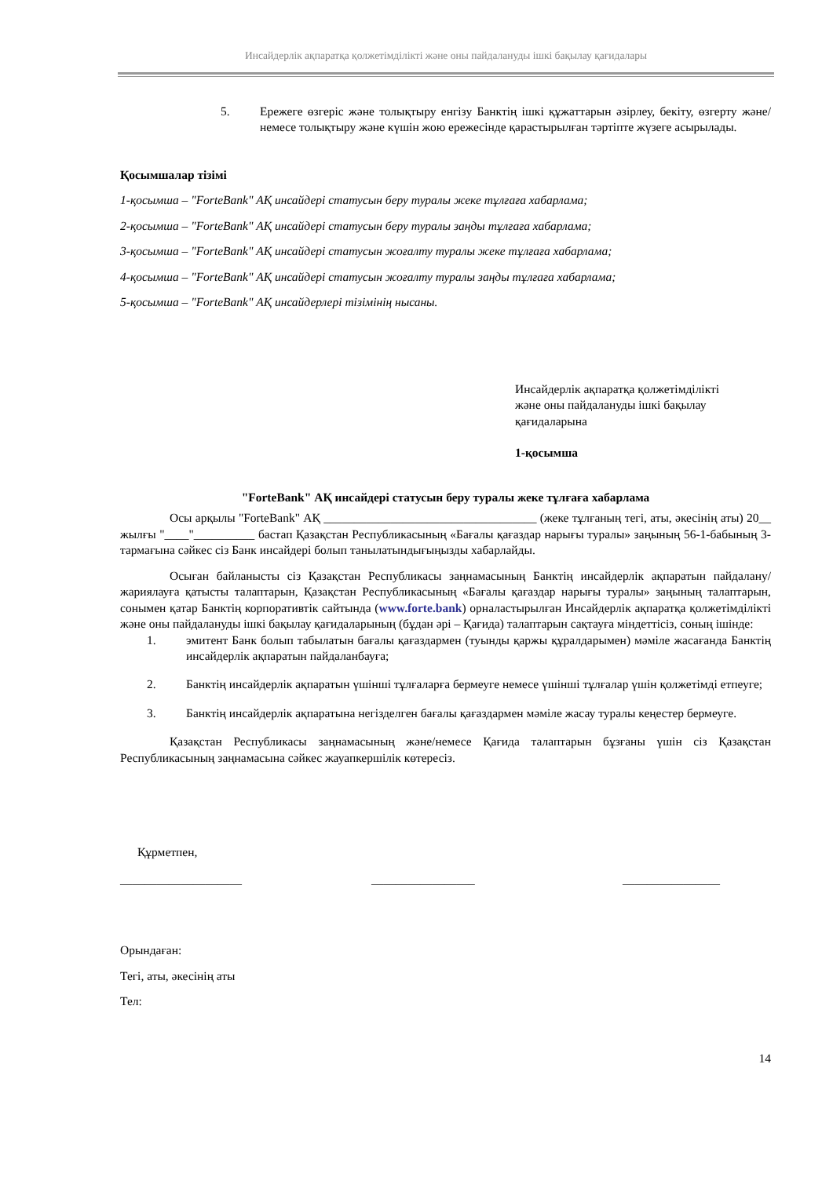Инсайдерлік ақпаратқа қолжетімділікті және оны пайдалануды ішкі бақылау қағидалары
5. Ережеге өзгеріс және толықтыру енгізу Банктің ішкі құжаттарын әзірлеу, бекіту, өзгерту және/немесе толықтыру және күшін жою ережесінде қарастырылған тәртіпте жүзеге асырылады.
Қосымшалар тізімі
1-қосымша – "ForteBank" АҚ инсайдері статусын беру туралы жеке тұлғаға хабарлама;
2-қосымша – "ForteBank" АҚ инсайдері статусын беру туралы заңды тұлғаға хабарлама;
3-қосымша – "ForteBank" АҚ инсайдері статусын жоғалту туралы жеке тұлғаға хабарлама;
4-қосымша – "ForteBank" АҚ инсайдері статусын жоғалту туралы заңды тұлғаға хабарлама;
5-қосымша – "ForteBank" АҚ инсайдерлері тізімінің нысаны.
Инсайдерлік ақпаратқа қолжетімділікті
және оны пайдалануды ішкі бақылау
қағидаларына
1-қосымша
"ForteBank" АҚ инсайдері статусын беру туралы жеке тұлғаға хабарлама
Осы арқылы "ForteBank" АҚ ___________________________________ (жеке тұлғаның тегі, аты, әкесінің аты) 20__ жылғы "____"__________ бастап Қазақстан Республикасының «Бағалы қағаздар нарығы туралы» заңының 56-1-бабының 3-тармағына сәйкес сіз Банк инсайдері болып танылатындығыңызды хабарлайды.
Осыған байланысты сіз Қазақстан Республикасы заңнамасының Банктің инсайдерлік ақпаратын пайдалану/жариялауға қатысты талаптарын, Қазақстан Республикасының «Бағалы қағаздар нарығы туралы» заңының талаптарын, сонымен қатар Банктің корпоративтік сайтында (www.forte.bank) орналастырылған Инсайдерлік ақпаратқа қолжетімділікті және оны пайдалануды ішкі бақылау қағидаларының (бұдан әрі – Қағида) талаптарын сақтауға міндеттісіз, соның ішінде:
1. эмитент Банк болып табылатын бағалы қағаздармен (туынды қаржы құралдарымен) мәміле жасағанда Банктің инсайдерлік ақпаратын пайдаланбауға;
2. Банктің инсайдерлік ақпаратын үшінші тұлғаларға бермеуге немесе үшінші тұлғалар үшін қолжетімді етпеуге;
3. Банктің инсайдерлік ақпаратына негізделген бағалы қағаздармен мәміле жасау туралы кеңестер бермеуге.
Қазақстан Республикасы заңнамасының және/немесе Қағида талаптарын бұзғаны үшін сіз Қазақстан Республикасының заңнамасына сәйкес жауапкершілік көтересіз.
Құрметпен,
____________________ _________________ ________________
Орындаған:
Тегі, аты, әкесінің аты
Тел:
14